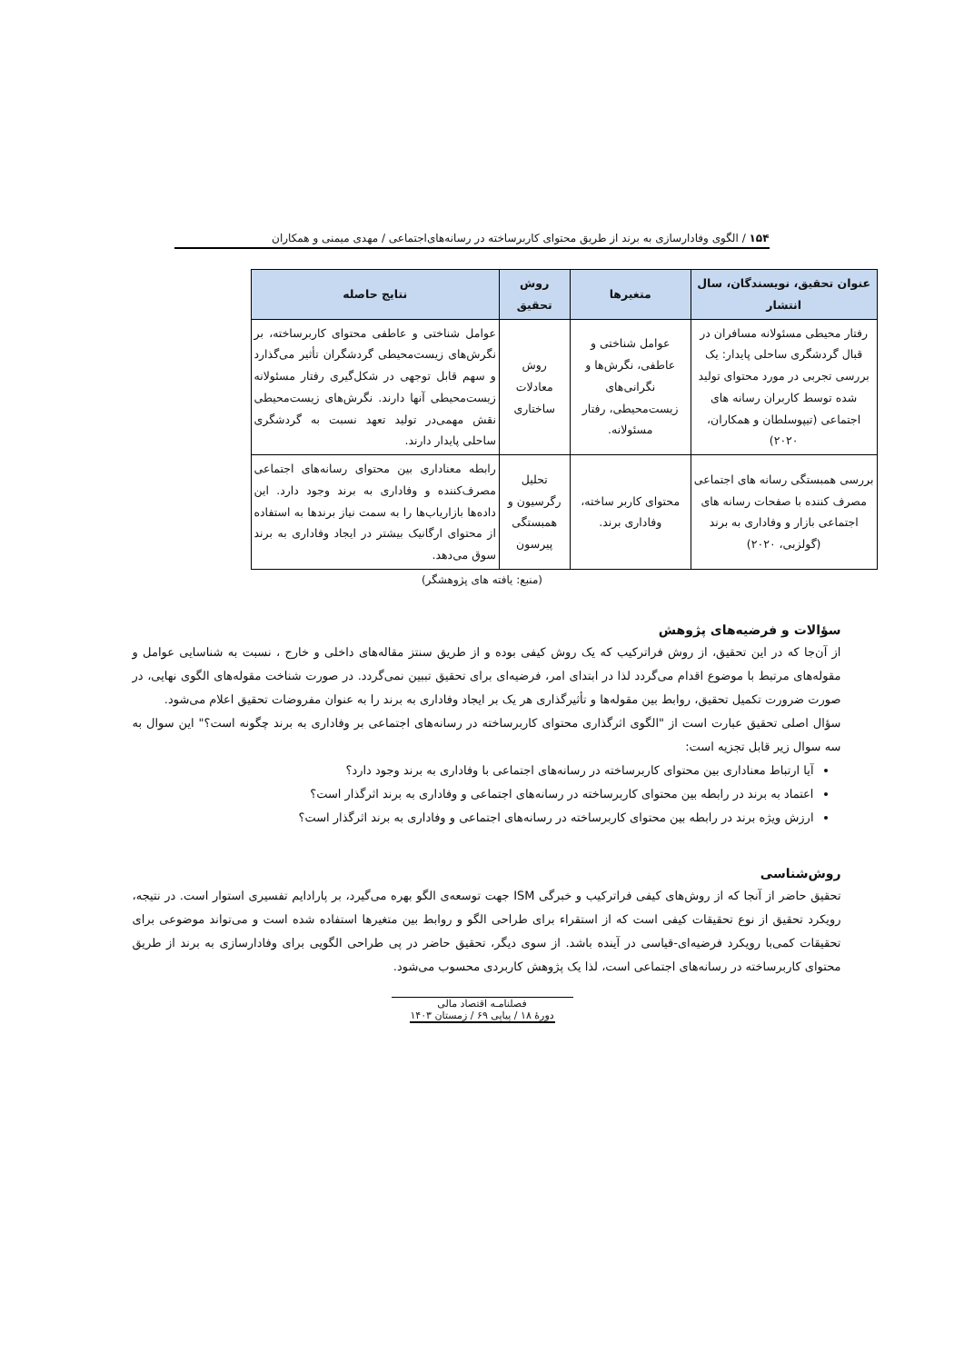۱۵۴ / الگوی وفادارسازی به برند از طریق محتوای کاربرساخته در رسانه‌های‌اجتماعی / مهدی میمنی و همکاران
| عنوان تحقیق، نویسندگان، سال انتشار | متغیرها | روش تحقیق | نتایج حاصله |
| --- | --- | --- | --- |
| رفتار محیطی مسئولانه مسافران در قبال گردشگری ساحلی پایدار: یک بررسی تجربی در مورد محتوای تولید شده توسط کاربران رسانه های اجتماعی (تیپوسلطان و همکاران، ۲۰۲۰) | عوامل شناختی و عاطفی، نگرش‌ها و نگرانی‌های زیست‌محیطی، رفتار مسئولانه. | روش معادلات ساختاری | عوامل شناختی و عاطفی محتوای کاربرساخته، بر نگرش‌های زیست‌محیطی گردشگران تأثیر می‌گذارد و سهم قابل توجهی در شکل‌گیری رفتار مسئولانه زیست‌محیطی آنها دارند. نگرش‌های زیست‌محیطی نقش مهمی‌در تولید تعهد نسبت به گردشگری ساحلی پایدار دارند. |
| بررسی همبستگی رسانه های اجتماعی مصرف کننده با صفحات رسانه های اجتماعی بازار و وفاداری به برند (گولزبی، ۲۰۲۰) | محتوای کاربر ساخته، وفاداری برند. | تحلیل رگرسیون و همبستگی پیرسون | رابطه معناداری بین محتوای رسانه‌های اجتماعی مصرف‌کننده و وفاداری به برند وجود دارد. این داده‌ها بازاریاب‌ها را به سمت نیاز برندها به استفاده از محتوای ارگانیک بیشتر در ایجاد وفاداری به برند سوق می‌دهد. |
(منبع: یافته های پژوهشگر)
سؤالات و فرضیه‌های پژوهش
از آن‌جا که در این تحقیق، از روش فراترکیب که یک روش کیفی بوده و از طریق سنتز مقاله‌های داخلی و خارج ، نسبت به شناسایی عوامل و مقوله‌های مرتبط با موضوع اقدام می‌گردد لذا در ابتدای امر، فرضیه‌ای برای تحقیق تببین نمی‌گردد. در صورت شناخت مقوله‌های الگوی نهایی، در صورت ضرورت تکمیل تحقیق، روابط بین مقوله‌ها و تأثیرگذاری هر یک بر ایجاد وفاداری به برند را به عنوان مفروضات تحقیق اعلام می‌شود.
سؤال اصلی تحقیق عبارت است از "الگوی اثرگذاری محتوای کاربرساخته در رسانه‌های اجتماعی بر وفاداری به برند چگونه است؟" این سوال به سه سوال زیر قابل تجزیه است:
آیا ارتباط معناداری بین محتوای کاربرساخته در رسانه‌های اجتماعی با وفاداری به برند وجود دارد؟
اعتماد به برند در رابطه بین محتوای کاربرساخته در رسانه‌های اجتماعی و وفاداری به برند اثرگذار است؟
ارزش ویژه برند در رابطه بین محتوای کاربرساخته در رسانه‌های اجتماعی و وفاداری به برند اثرگذار است؟
روش‌شناسی
تحقیق حاضر از آنجا که از روش‌های کیفی فراترکیب و خبرگی ISM جهت توسعه‌ی الگو بهره می‌گیرد، بر پارادایم تفسیری استوار است. در نتیجه، رویکرد تحقیق از نوع تحقیقات کیفی است که از استقراء برای طراحی الگو و روابط بین متغیرها استفاده شده است و می‌تواند موضوعی برای تحقیقات کمی‌با رویکرد فرضیه‌ای-قیاسی در آینده باشد. از سوی دیگر، تحقیق حاضر در پی طراحی الگویی برای وفادارسازی به برند از طریق محتوای کاربرساخته در رسانه‌های اجتماعی است، لذا یک پژوهش کاربردی محسوب می‌شود.
فصلنامـه اقتصاد مالی
دورۀ ۱۸ / پیاپی ۶۹ / زمستان ۱۴۰۳